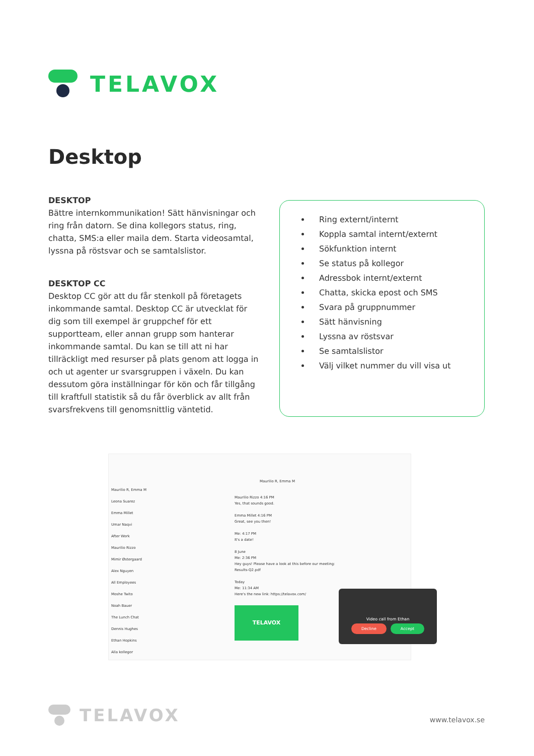TELAVOX
Desktop
DESKTOP
Bättre internkommunikation! Sätt hänvisningar och ring från datorn. Se dina kollegors status, ring, chatta, SMS:a eller maila dem. Starta videosamtal, lyssna på röstsvar och se samtalslistor.
DESKTOP CC
Desktop CC gör att du får stenkoll på företagets inkommande samtal. Desktop CC är utvecklat för dig som till exempel är gruppchef för ett supportteam, eller annan grupp som hanterar inkommande samtal. Du kan se till att ni har tillräckligt med resurser på plats genom att logga in och ut agenter ur svarsgruppen i växeln. Du kan dessutom göra inställningar för kön och får tillgång till kraftfull statistik så du får överblick av allt från svarsfrekvens till genomsnittlig väntetid.
Ring externt/internt
Koppla samtal internt/externt
Sökfunktion internt
Se status på kollegor
Adressbok internt/externt
Chatta, skicka epost och SMS
Svara på gruppnummer
Sätt hänvisning
Lyssna av röstsvar
Se samtalslistor
Välj vilket nummer du vill visa ut
Maurilio R, Emma M
Leona Suarez
Emma Millet
Umar Naqvi
After Work
Maurilio Rizzo
Mimir Østergaard
Alex Nguyen
All Employees
Moshe Twito
Noah Bauer
The Lunch Chat
Dennis Hughes
Ethan Hopkins
Alla kollegor
Maurilio R, Emma M
Maurilio Rizzo 4:16 PM
Yes, that sounds good.
Emma Millet 4:16 PM
Great, see you then!
Me: 4:17 PM
It's a date!
8 June
Me: 2:36 PM
Hey guys! Please have a look at this before our meeting:
Results-Q2.pdf
Today
Me: 11:34 AM
Here's the new link: https://telavox.com/
TELAVOX
Video call from Ethan
Decline Accept
TELAVOX
www.telavox.se